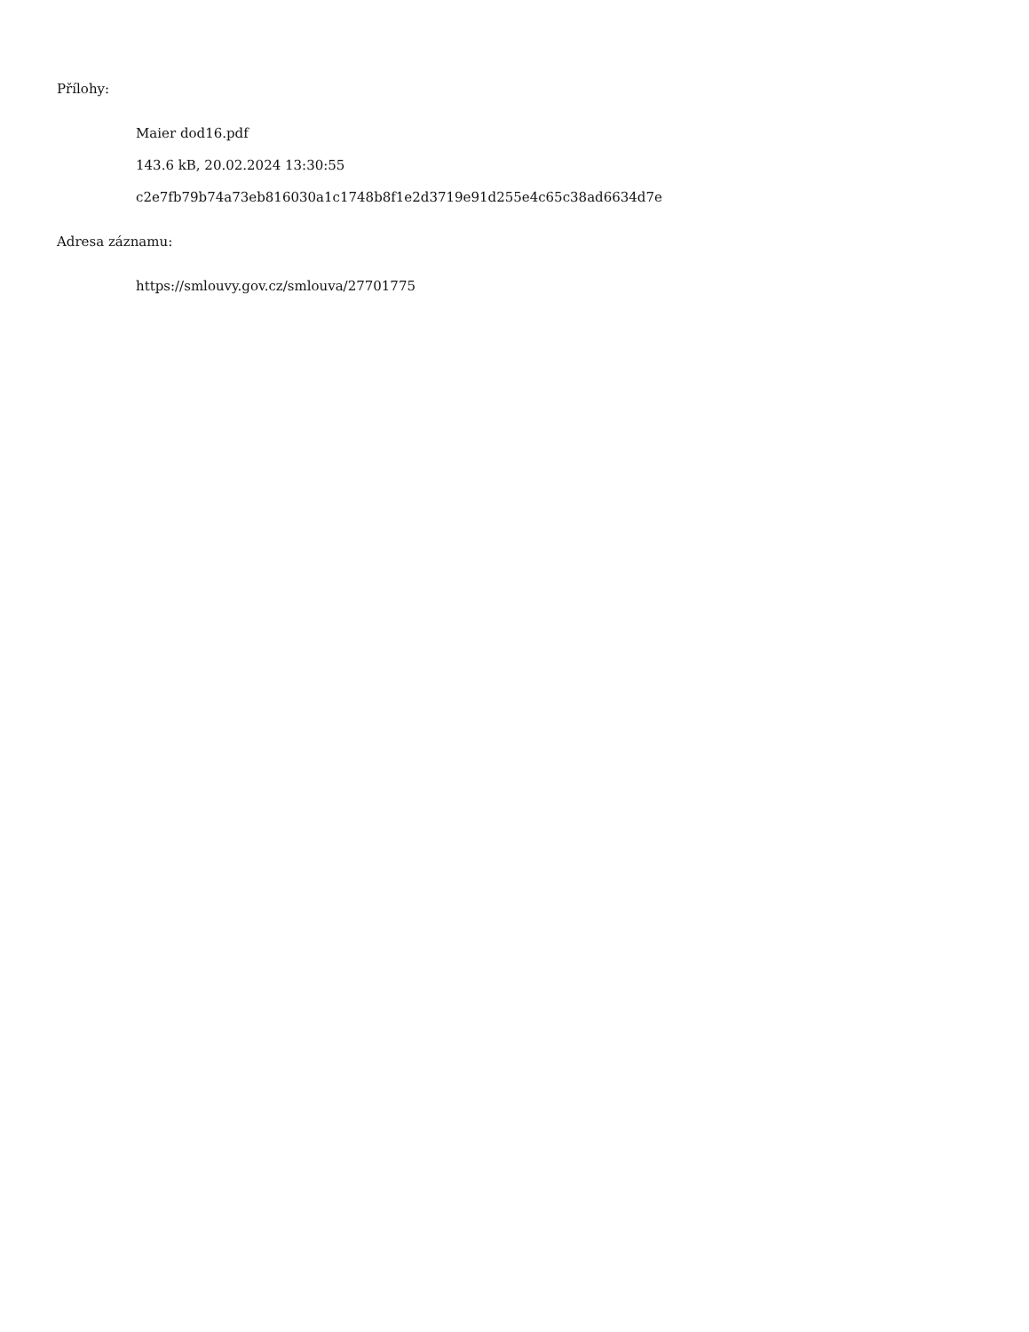Přílohy:
Maier dod16.pdf
143.6 kB, 20.02.2024 13:30:55
c2e7fb79b74a73eb816030a1c1748b8f1e2d3719e91d255e4c65c38ad6634d7e
Adresa záznamu:
https://smlouvy.gov.cz/smlouva/27701775